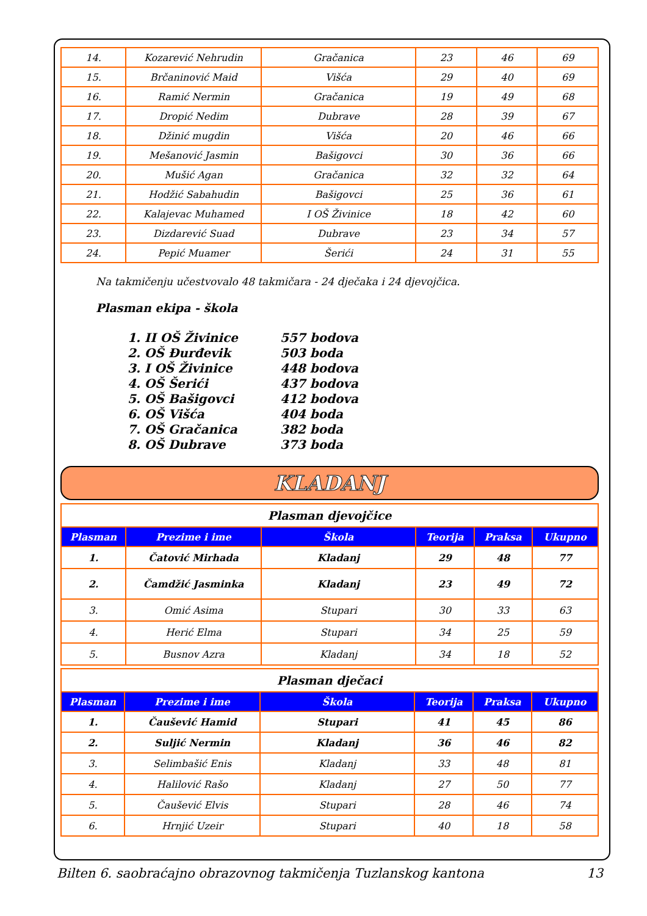| 14. | Kozarević Nehrudin | Gračanica | 23 | 46 | 69 |
| 15. | Brčaninović Maid | Višća | 29 | 40 | 69 |
| 16. | Ramić Nermin | Gračanica | 19 | 49 | 68 |
| 17. | Dropić Nedim | Dubrave | 28 | 39 | 67 |
| 18. | Džinić mugdin | Višća | 20 | 46 | 66 |
| 19. | Mešanović Jasmin | Bašigovci | 30 | 36 | 66 |
| 20. | Mušić Agan | Gračanica | 32 | 32 | 64 |
| 21. | Hodžić Sabahudin | Bašigovci | 25 | 36 | 61 |
| 22. | Kalajevac Muhamed | I OŠ Živinice | 18 | 42 | 60 |
| 23. | Dizdarević Suad | Dubrave | 23 | 34 | 57 |
| 24. | Pepić Muamer | Šerići | 24 | 31 | 55 |
Na takmičenju učestvovalo 48 takmičara - 24 dječaka i 24 djevojčica.
Plasman ekipa - škola
1. II OŠ Živinice 557 bodova
2. OŠ Đurđevik 503 boda
3. I OŠ Živinice 448 bodova
4. OŠ Šerići 437 bodova
5. OŠ Bašigovci 412 bodova
6. OŠ Višća 404 boda
7. OŠ Gračanica 382 boda
8. OŠ Dubrave 373 boda
KLADANJ
| Plasman djevojčice | | | | | |
| Plasman | Prezime i ime | Škola | Teorija | Praksa | Ukupno |
| 1. | Čatović Mirhada | Kladanj | 29 | 48 | 77 |
| 2. | Čamdžić Jasminka | Kladanj | 23 | 49 | 72 |
| 3. | Omić Asima | Stupari | 30 | 33 | 63 |
| 4. | Herić Elma | Stupari | 34 | 25 | 59 |
| 5. | Busnov Azra | Kladanj | 34 | 18 | 52 |
| Plasman dječaci | | | | | |
| Plasman | Prezime i ime | Škola | Teorija | Praksa | Ukupno |
| 1. | Čaušević Hamid | Stupari | 41 | 45 | 86 |
| 2. | Suljić Nermin | Kladanj | 36 | 46 | 82 |
| 3. | Selimbašić Enis | Kladanj | 33 | 48 | 81 |
| 4. | Halilović Rašo | Kladanj | 27 | 50 | 77 |
| 5. | Čaušević Elvis | Stupari | 28 | 46 | 74 |
| 6. | Hrnjić Uzeir | Stupari | 40 | 18 | 58 |
Bilten 6. saobraćajno obrazovnog takmičenja Tuzlanskog kantona 13